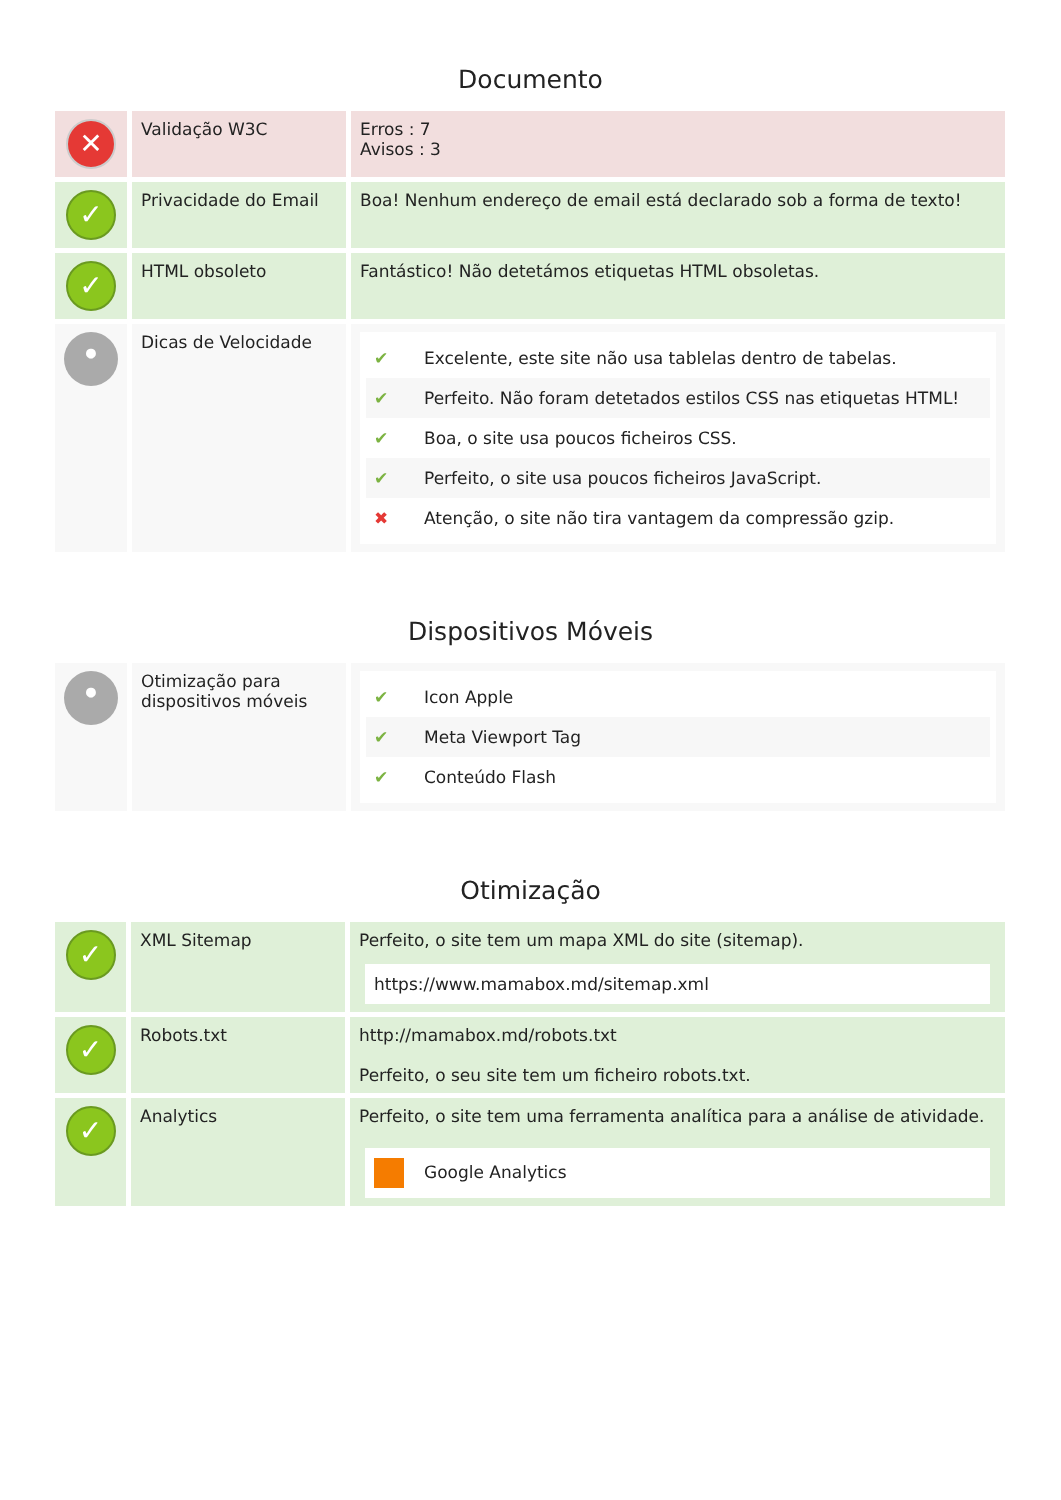Documento
| ✕ | Validação W3C | Erros : 7 Avisos : 3 |
| ✓ | Privacidade do Email | Boa! Nenhum endereço de email está declarado sob a forma de texto! |
| ✓ | HTML obsoleto | Fantástico! Não detetámos etiquetas HTML obsoletas. |
| • | Dicas de Velocidade | ✔ Excelente, este site não usa tablelas dentro de tabelas. ✔ Perfeito. Não foram detetados estilos CSS nas etiquetas HTML! ✔ Boa, o site usa poucos ficheiros CSS. ✔ Perfeito, o site usa poucos ficheiros JavaScript. ✖ Atenção, o site não tira vantagem da compressão gzip. |
Dispositivos Móveis
| • | Otimização para dispositivos móveis | ✔ Icon Apple ✔ Meta Viewport Tag ✔ Conteúdo Flash |
Otimização
| ✓ | XML Sitemap | Perfeito, o site tem um mapa XML do site (sitemap). https://www.mamabox.md/sitemap.xml |
| ✓ | Robots.txt | http://mamabox.md/robots.txt Perfeito, o seu site tem um ficheiro robots.txt. |
| ✓ | Analytics | Perfeito, o site tem uma ferramenta analítica para a análise de atividade. Google Analytics |